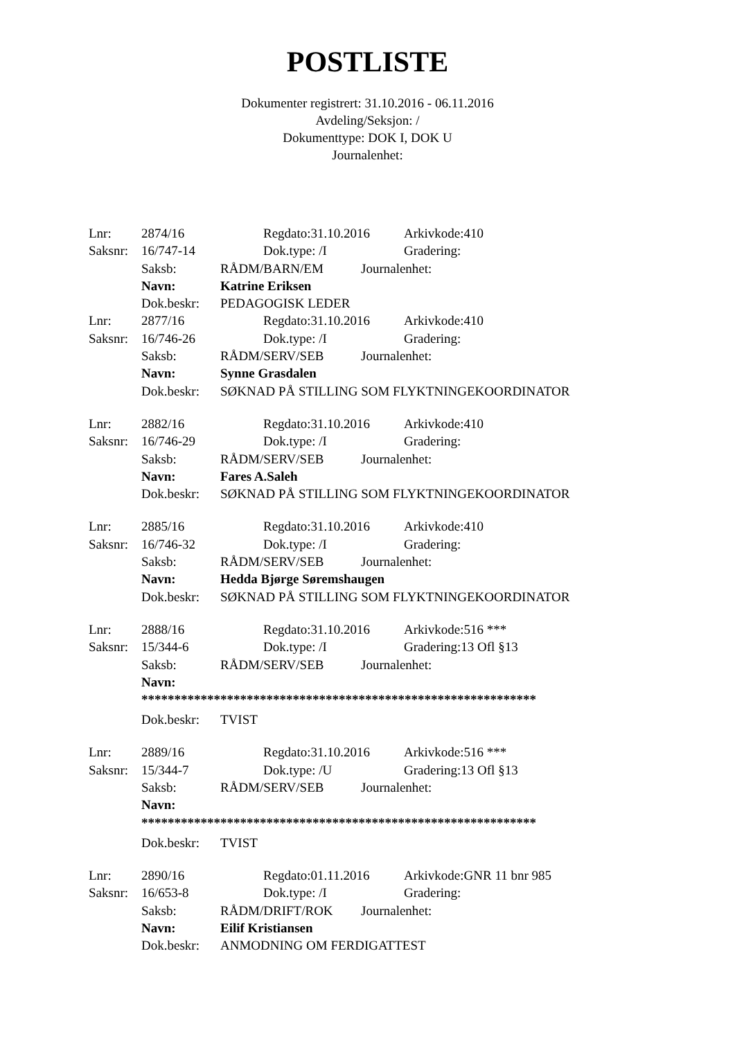POSTLISTE
Dokumenter registrert: 31.10.2016 - 06.11.2016
Avdeling/Seksjon: /
Dokumenttype: DOK I, DOK U
Journalenhet:
Lnr: 2874/16 Regdato:31.10.2016 Arkivkode:410
Saksnr: 16/747-14 Dok.type: /I Gradering:
Saksb: RÅDM/BARN/EM Journalenhet:
Navn: Katrine Eriksen
Dok.beskr: PEDAGOGISK LEDER
Lnr: 2877/16 Regdato:31.10.2016 Arkivkode:410
Saksnr: 16/746-26 Dok.type: /I Gradering:
Saksb: RÅDM/SERV/SEB Journalenhet:
Navn: Synne Grasdalen
Dok.beskr: SØKNAD PÅ STILLING SOM FLYKTNINGEKOORDINATOR
Lnr: 2882/16 Regdato:31.10.2016 Arkivkode:410
Saksnr: 16/746-29 Dok.type: /I Gradering:
Saksb: RÅDM/SERV/SEB Journalenhet:
Navn: Fares A.Saleh
Dok.beskr: SØKNAD PÅ STILLING SOM FLYKTNINGEKOORDINATOR
Lnr: 2885/16 Regdato:31.10.2016 Arkivkode:410
Saksnr: 16/746-32 Dok.type: /I Gradering:
Saksb: RÅDM/SERV/SEB Journalenhet:
Navn: Hedda Bjørge Søremshaugen
Dok.beskr: SØKNAD PÅ STILLING SOM FLYKTNINGEKOORDINATOR
Lnr: 2888/16 Regdato:31.10.2016 Arkivkode:516 ***
Saksnr: 15/344-6 Dok.type: /I Gradering:13 Ofl §13
Saksb: RÅDM/SERV/SEB Journalenhet:
Navn:
************************************************************
Dok.beskr: TVIST
Lnr: 2889/16 Regdato:31.10.2016 Arkivkode:516 ***
Saksnr: 15/344-7 Dok.type: /U Gradering:13 Ofl §13
Saksb: RÅDM/SERV/SEB Journalenhet:
Navn:
************************************************************
Dok.beskr: TVIST
Lnr: 2890/16 Regdato:01.11.2016 Arkivkode:GNR 11 bnr 985
Saksnr: 16/653-8 Dok.type: /I Gradering:
Saksb: RÅDM/DRIFT/ROK Journalenhet:
Navn: Eilif Kristiansen
Dok.beskr: ANMODNING OM FERDIGATTEST